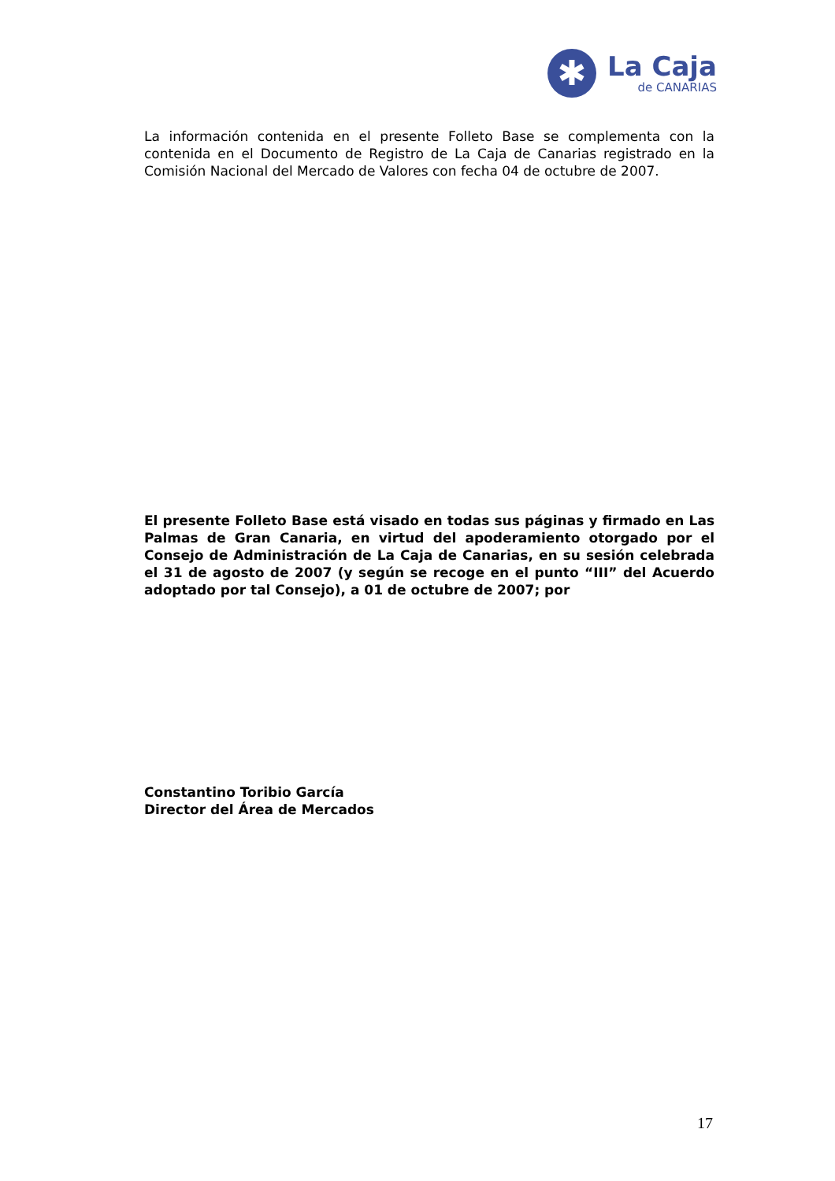✱
La Caja
de CANARIAS
La información contenida en el presente Folleto Base se complementa con la contenida en el Documento de Registro de La Caja de Canarias registrado en la Comisión Nacional del Mercado de Valores con fecha 04 de octubre de 2007.
El presente Folleto Base está visado en todas sus páginas y firmado en Las Palmas de Gran Canaria, en virtud del apoderamiento otorgado por el Consejo de Administración de La Caja de Canarias, en su sesión celebrada el 31 de agosto de 2007 (y según se recoge en el punto “III” del Acuerdo adoptado por tal Consejo), a 01 de octubre de 2007; por
Constantino Toribio García
Director del Área de Mercados
17